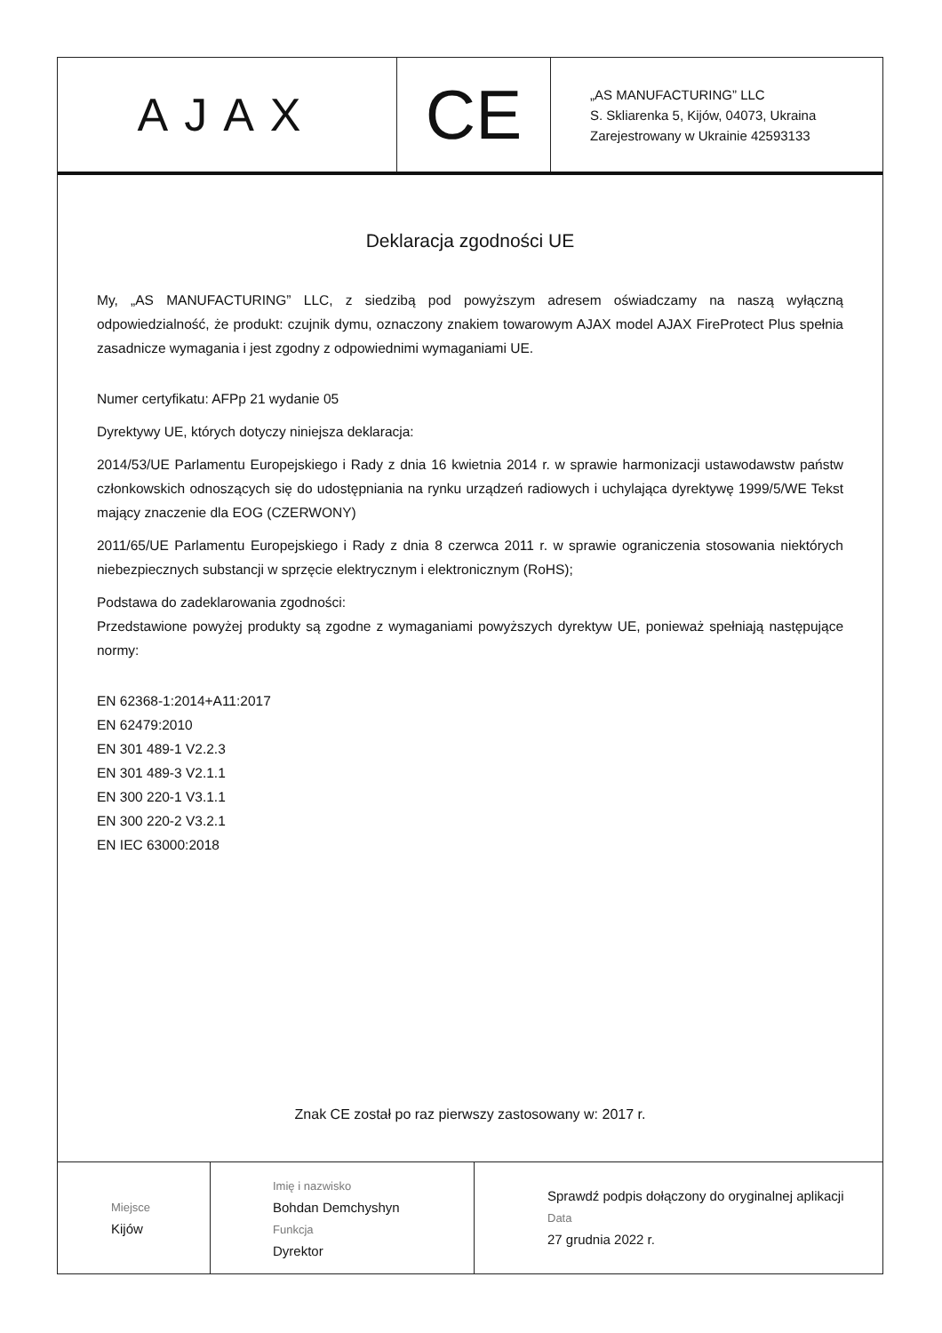| AJAX | CE | „AS MANUFACTURING” LLC S. Skliarenka 5, Kijów, 04073, Ukraina Zarejestrowany w Ukrainie 42593133 |
Deklaracja zgodności UE
My, „AS MANUFACTURING” LLC, z siedzibą pod powyższym adresem oświadczamy na naszą wyłączną odpowiedzialność, że produkt: czujnik dymu, oznaczony znakiem towarowym AJAX model AJAX FireProtect Plus spełnia zasadnicze wymagania i jest zgodny z odpowiednimi wymaganiami UE.
Numer certyfikatu: AFPp 21 wydanie 05
Dyrektywy UE, których dotyczy niniejsza deklaracja:
2014/53/UE Parlamentu Europejskiego i Rady z dnia 16 kwietnia 2014 r. w sprawie harmonizacji ustawodawstw państw członkowskich odnoszących się do udostępniania na rynku urządzeń radiowych i uchylająca dyrektywę 1999/5/WE Tekst mający znaczenie dla EOG (CZERWONY)
2011/65/UE Parlamentu Europejskiego i Rady z dnia 8 czerwca 2011 r. w sprawie ograniczenia stosowania niektórych niebezpiecznych substancji w sprzęcie elektrycznym i elektronicznym (RoHS);
Podstawa do zadeklarowania zgodności:
Przedstawione powyżej produkty są zgodne z wymaganiami powyższych dyrektyw UE, ponieważ spełniają następujące normy:
EN 62368-1:2014+A11:2017
EN 62479:2010
EN 301 489-1 V2.2.3
EN 301 489-3 V2.1.1
EN 300 220-1 V3.1.1
EN 300 220-2 V3.2.1
EN IEC 63000:2018
Znak CE został po raz pierwszy zastosowany w: 2017 r.
| Miejsce Kijów | Imię i nazwisko Bohdan Demchyshyn Funkcja Dyrektor | Sprawdź podpis dołączony do oryginalnej aplikacji Data 27 grudnia 2022 r. |